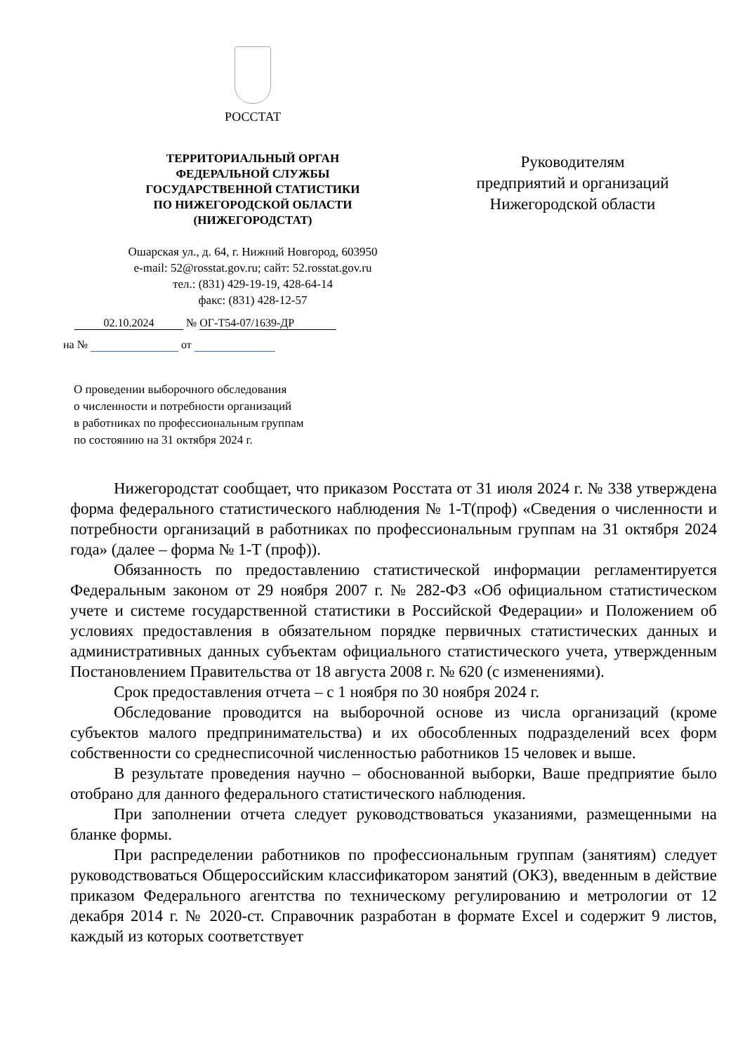РОССТАТ
ТЕРРИТОРИАЛЬНЫЙ ОРГАН
ФЕДЕРАЛЬНОЙ СЛУЖБЫ
ГОСУДАРСТВЕННОЙ СТАТИСТИКИ
ПО НИЖЕГОРОДСКОЙ ОБЛАСТИ
(НИЖЕГОРОДСТАТ)
Ошарская ул., д. 64, г. Нижний Новгород, 603950
e-mail: 52@rosstat.gov.ru; сайт: 52.rosstat.gov.ru
тел.: (831) 429-19-19, 428-64-14
факс: (831) 428-12-57
02.10.2024 № ОГ-Т54-07/1639-ДР
на № от
О проведении выборочного обследования
о численности и потребности организаций
в работниках по профессиональным группам
по состоянию на 31 октября 2024 г.
Руководителям
предприятий и организаций
Нижегородской области
Нижегородстат сообщает, что приказом Росстата от 31 июля 2024 г. № 338 утверждена форма федерального статистического наблюдения № 1-Т(проф) «Сведения о численности и потребности организаций в работниках по профессиональным группам на 31 октября 2024 года» (далее – форма № 1-Т (проф)).
Обязанность по предоставлению статистической информации регламентируется Федеральным законом от 29 ноября 2007 г. № 282-ФЗ «Об официальном статистическом учете и системе государственной статистики в Российской Федерации» и Положением об условиях предоставления в обязательном порядке первичных статистических данных и административных данных субъектам официального статистического учета, утвержденным Постановлением Правительства от 18 августа 2008 г. № 620 (с изменениями).
Срок предоставления отчета – с 1 ноября по 30 ноября 2024 г.
Обследование проводится на выборочной основе из числа организаций (кроме субъектов малого предпринимательства) и их обособленных подразделений всех форм собственности со среднесписочной численностью работников 15 человек и выше.
В результате проведения научно – обоснованной выборки, Ваше предприятие было отобрано для данного федерального статистического наблюдения.
При заполнении отчета следует руководствоваться указаниями, размещенными на бланке формы.
При распределении работников по профессиональным группам (занятиям) следует руководствоваться Общероссийским классификатором занятий (ОКЗ), введенным в действие приказом Федерального агентства по техническому регулированию и метрологии от 12 декабря 2014 г. № 2020-ст. Справочник разработан в формате Excel и содержит 9 листов, каждый из которых соответствует